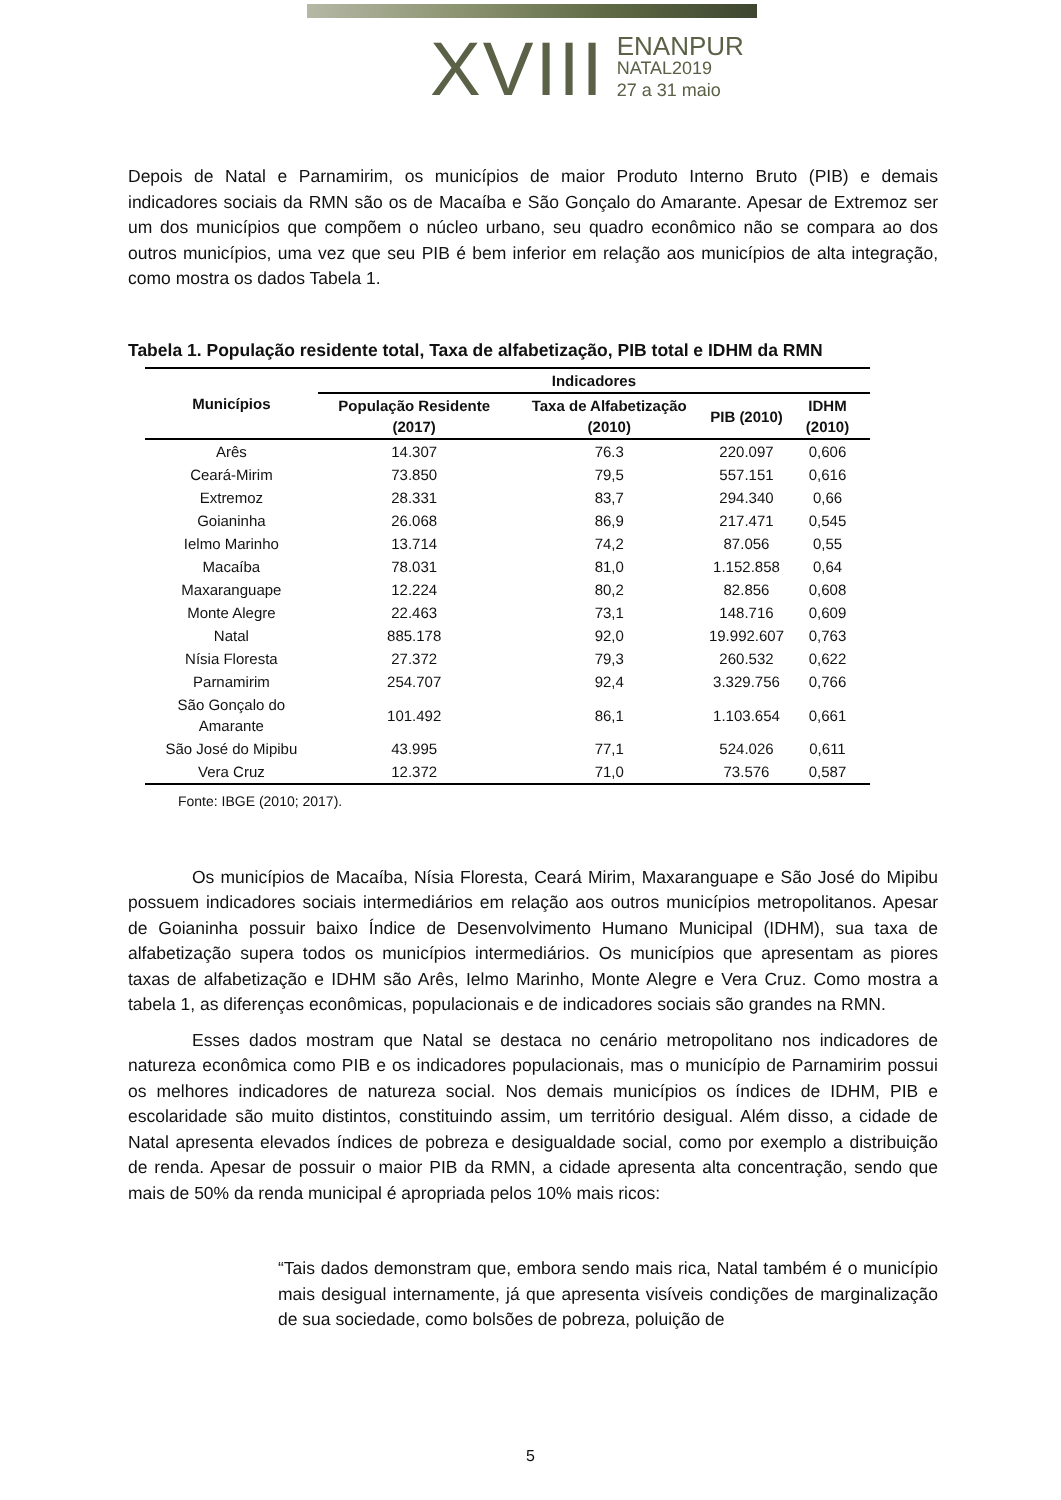XVIII
ENANPUR
NATAL2019
27 a 31 maio
Depois de Natal e Parnamirim, os municípios de maior Produto Interno Bruto (PIB) e demais indicadores sociais da RMN são os de Macaíba e São Gonçalo do Amarante. Apesar de Extremoz ser um dos municípios que compõem o núcleo urbano, seu quadro econômico não se compara ao dos outros municípios, uma vez que seu PIB é bem inferior em relação aos municípios de alta integração, como mostra os dados Tabela 1.
Tabela 1. População residente total, Taxa de alfabetização, PIB total e IDHM da RMN
| Municípios | Indicadores | | | |
| --- | --- | --- | --- | --- |
| | População Residente (2017) | Taxa de Alfabetização (2010) | PIB (2010) | IDHM (2010) |
| Arês | 14.307 | 76.3 | 220.097 | 0,606 |
| Ceará-Mirim | 73.850 | 79,5 | 557.151 | 0,616 |
| Extremoz | 28.331 | 83,7 | 294.340 | 0,66 |
| Goianinha | 26.068 | 86,9 | 217.471 | 0,545 |
| Ielmo Marinho | 13.714 | 74,2 | 87.056 | 0,55 |
| Macaíba | 78.031 | 81,0 | 1.152.858 | 0,64 |
| Maxaranguape | 12.224 | 80,2 | 82.856 | 0,608 |
| Monte Alegre | 22.463 | 73,1 | 148.716 | 0,609 |
| Natal | 885.178 | 92,0 | 19.992.607 | 0,763 |
| Nísia Floresta | 27.372 | 79,3 | 260.532 | 0,622 |
| Parnamirim | 254.707 | 92,4 | 3.329.756 | 0,766 |
| São Gonçalo do Amarante | 101.492 | 86,1 | 1.103.654 | 0,661 |
| São José do Mipibu | 43.995 | 77,1 | 524.026 | 0,611 |
| Vera Cruz | 12.372 | 71,0 | 73.576 | 0,587 |
Fonte: IBGE (2010; 2017).
Os municípios de Macaíba, Nísia Floresta, Ceará Mirim, Maxaranguape e São José do Mipibu possuem indicadores sociais intermediários em relação aos outros municípios metropolitanos. Apesar de Goianinha possuir baixo Índice de Desenvolvimento Humano Municipal (IDHM), sua taxa de alfabetização supera todos os municípios intermediários. Os municípios que apresentam as piores taxas de alfabetização e IDHM são Arês, Ielmo Marinho, Monte Alegre e Vera Cruz. Como mostra a tabela 1, as diferenças econômicas, populacionais e de indicadores sociais são grandes na RMN.
Esses dados mostram que Natal se destaca no cenário metropolitano nos indicadores de natureza econômica como PIB e os indicadores populacionais, mas o município de Parnamirim possui os melhores indicadores de natureza social. Nos demais municípios os índices de IDHM, PIB e escolaridade são muito distintos, constituindo assim, um território desigual. Além disso, a cidade de Natal apresenta elevados índices de pobreza e desigualdade social, como por exemplo a distribuição de renda. Apesar de possuir o maior PIB da RMN, a cidade apresenta alta concentração, sendo que mais de 50% da renda municipal é apropriada pelos 10% mais ricos:
“Tais dados demonstram que, embora sendo mais rica, Natal também é o município mais desigual internamente, já que apresenta visíveis condições de marginalização de sua sociedade, como bolsões de pobreza, poluição de
5